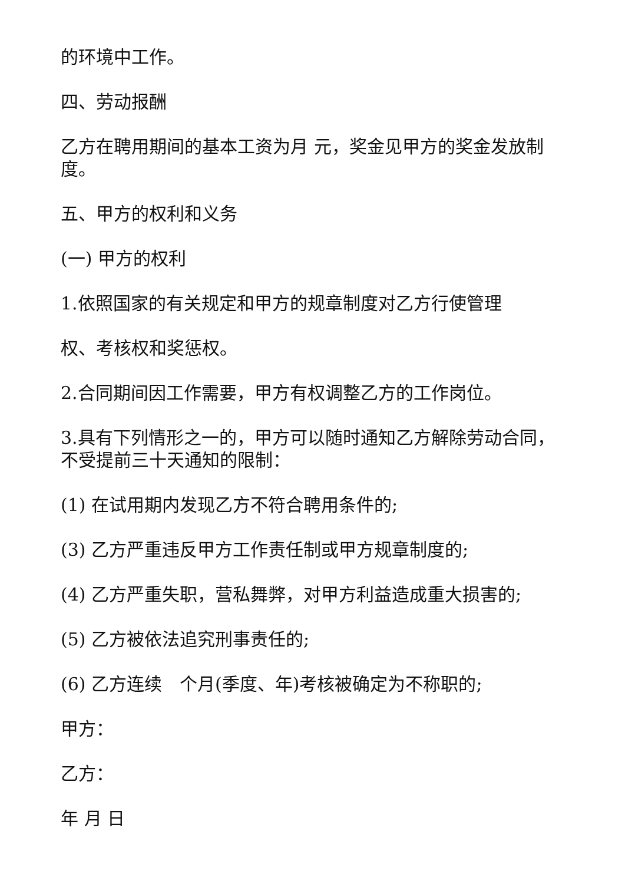的环境中工作。
四、劳动报酬
乙方在聘用期间的基本工资为月 元，奖金见甲方的奖金发放制度。
五、甲方的权利和义务
(一) 甲方的权利
1.依照国家的有关规定和甲方的规章制度对乙方行使管理
权、考核权和奖惩权。
2.合同期间因工作需要，甲方有权调整乙方的工作岗位。
3.具有下列情形之一的，甲方可以随时通知乙方解除劳动合同，不受提前三十天通知的限制：
(1) 在试用期内发现乙方不符合聘用条件的;
(3) 乙方严重违反甲方工作责任制或甲方规章制度的;
(4) 乙方严重失职，营私舞弊，对甲方利益造成重大损害的;
(5) 乙方被依法追究刑事责任的;
(6) 乙方连续　个月(季度、年)考核被确定为不称职的;
甲方：
乙方：
年 月 日